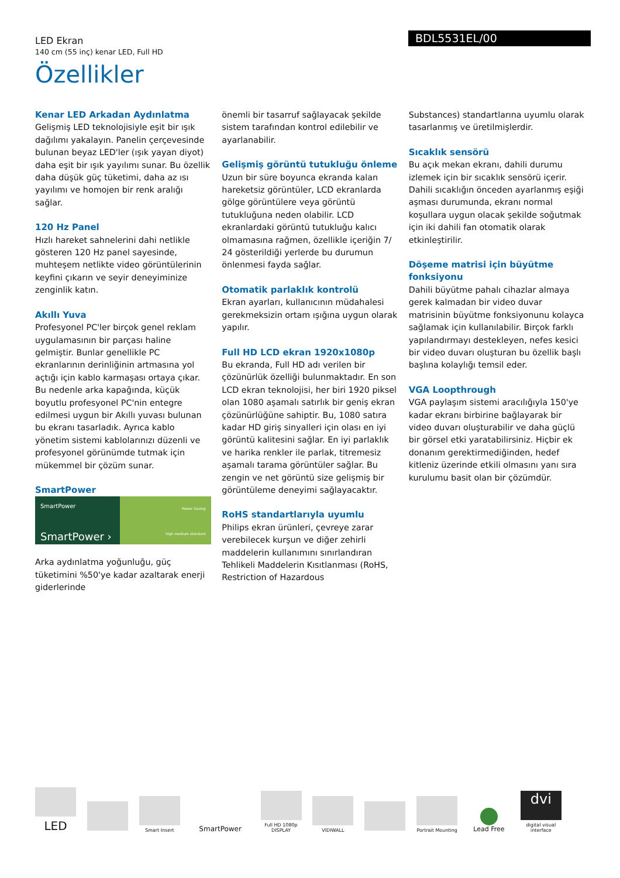LED Ekran
140 cm (55 inç) kenar LED, Full HD
Özellikler
BDL5531EL/00
Kenar LED Arkadan Aydınlatma
Gelişmiş LED teknolojisiyle eşit bir ışık dağılımı yakalayın. Panelin çerçevesinde bulunan beyaz LED'ler (ışık yayan diyot) daha eşit bir ışık yayılımı sunar. Bu özellik daha düşük güç tüketimi, daha az ısı yayılımı ve homojen bir renk aralığı sağlar.
120 Hz Panel
Hızlı hareket sahnelerini dahi netlikle gösteren 120 Hz panel sayesinde, muhteşem netlikte video görüntülerinin keyfini çıkarın ve seyir deneyiminize zenginlik katın.
Akıllı Yuva
Profesyonel PC'ler birçok genel reklam uygulamasının bir parçası haline gelmiştir. Bunlar genellikle PC ekranlarının derinliğinin artmasına yol açtığı için kablo karmaşası ortaya çıkar. Bu nedenle arka kapağında, küçük boyutlu profesyonel PC'nin entegre edilmesi uygun bir Akıllı yuvası bulunan bu ekranı tasarladık. Ayrıca kablo yönetim sistemi kablolarınızı düzenli ve profesyonel görünümde tutmak için mükemmel bir çözüm sunar.
SmartPower
SmartPower
SmartPower ›
Power Saving
high medium standard
Arka aydınlatma yoğunluğu, güç tüketimini %50'ye kadar azaltarak enerji giderlerinde
önemli bir tasarruf sağlayacak şekilde sistem tarafından kontrol edilebilir ve ayarlanabilir.
Gelişmiş görüntü tutukluğu önleme
Uzun bir süre boyunca ekranda kalan hareketsiz görüntüler, LCD ekranlarda gölge görüntülere veya görüntü tutukluğuna neden olabilir. LCD ekranlardaki görüntü tutukluğu kalıcı olmamasına rağmen, özellikle içeriğin 7/ 24 gösterildiği yerlerde bu durumun önlenmesi fayda sağlar.
Otomatik parlaklık kontrolü
Ekran ayarları, kullanıcının müdahalesi gerekmeksizin ortam ışığına uygun olarak yapılır.
Full HD LCD ekran 1920x1080p
Bu ekranda, Full HD adı verilen bir çözünürlük özelliği bulunmaktadır. En son LCD ekran teknolojisi, her biri 1920 piksel olan 1080 aşamalı satırlık bir geniş ekran çözünürlüğüne sahiptir. Bu, 1080 satıra kadar HD giriş sinyalleri için olası en iyi görüntü kalitesini sağlar. En iyi parlaklık ve harika renkler ile parlak, titremesiz aşamalı tarama görüntüler sağlar. Bu zengin ve net görüntü size gelişmiş bir görüntüleme deneyimi sağlayacaktır.
RoHS standartlarıyla uyumlu
Philips ekran ürünleri, çevreye zarar verebilecek kurşun ve diğer zehirli maddelerin kullanımını sınırlandıran Tehlikeli Maddelerin Kısıtlanması (RoHS, Restriction of Hazardous
Substances) standartlarına uyumlu olarak tasarlanmış ve üretilmişlerdir.
Sıcaklık sensörü
Bu açık mekan ekranı, dahili durumu izlemek için bir sıcaklık sensörü içerir. Dahili sıcaklığın önceden ayarlanmış eşiği aşması durumunda, ekranı normal koşullara uygun olacak şekilde soğutmak için iki dahili fan otomatik olarak etkinleştirilir.
Döşeme matrisi için büyütme fonksiyonu
Dahili büyütme pahalı cihazlar almaya gerek kalmadan bir video duvar matrisinin büyütme fonksiyonunu kolayca sağlamak için kullanılabilir. Birçok farklı yapılandırmayı destekleyen, nefes kesici bir video duvarı oluşturan bu özellik başlı başlına kolaylığı temsil eder.
VGA Loopthrough
VGA paylaşım sistemi aracılığıyla 150'ye kadar ekranı birbirine bağlayarak bir video duvarı oluşturabilir ve daha güçlü bir görsel etki yaratabilirsiniz. Hiçbir ek donanım gerektirmediğinden, hedef kitleniz üzerinde etkili olmasını yanı sıra kurulumu basit olan bir çözümdür.
LED
Smart Insert
SmartPower
Full HD 1080p DISPLAY
VIDIWALL
Portrait Mounting
Lead Free
dvi
digital visual interface